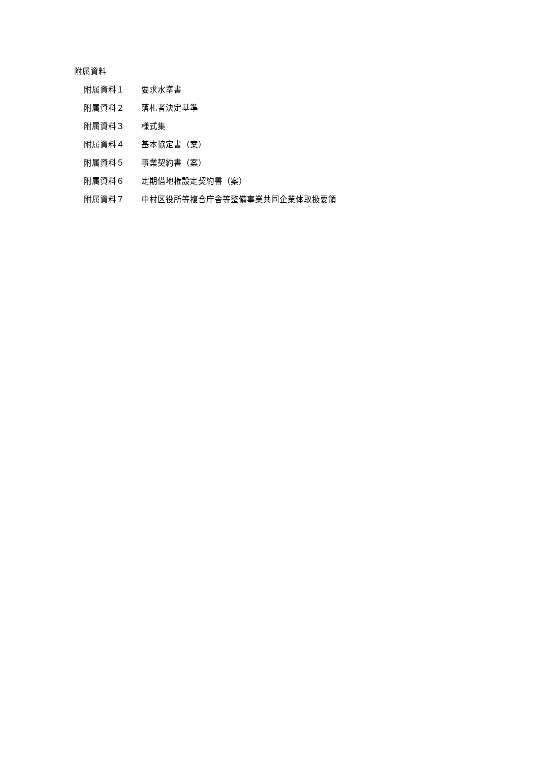附属資料
附属資料１ 要求水準書
附属資料２ 落札者決定基準
附属資料３ 様式集
附属資料４ 基本協定書（案）
附属資料５ 事業契約書（案）
附属資料６ 定期借地権設定契約書（案）
附属資料７ 中村区役所等複合庁舎等整備事業共同企業体取扱要領